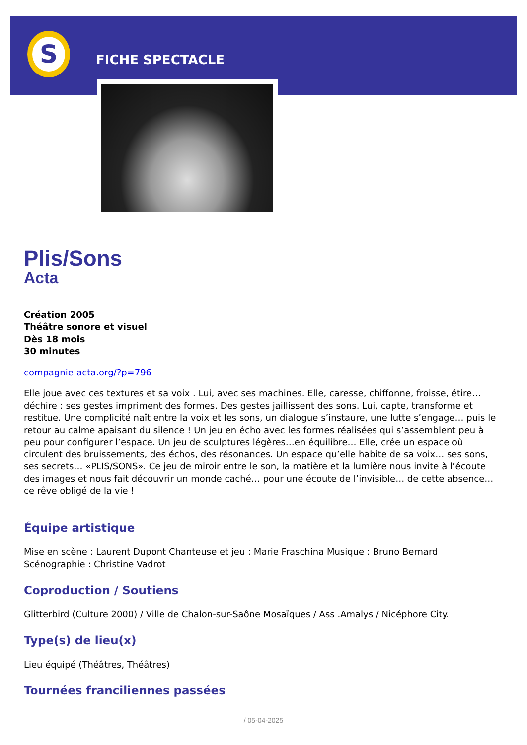S
FICHE SPECTACLE
Plis/Sons
Acta
Création 2005
Théâtre sonore et visuel
Dès 18 mois
30 minutes
compagnie-acta.org/?p=796
Elle joue avec ces textures et sa voix . Lui, avec ses machines. Elle, caresse, chiffonne, froisse, étire… déchire : ses gestes impriment des formes. Des gestes jaillissent des sons. Lui, capte, transforme et restitue. Une complicité naît entre la voix et les sons, un dialogue s’instaure, une lutte s’engage… puis le retour au calme apaisant du silence ! Un jeu en écho avec les formes réalisées qui s’assemblent peu à peu pour configurer l’espace. Un jeu de sculptures légères…en équilibre… Elle, crée un espace où circulent des bruissements, des échos, des résonances. Un espace qu’elle habite de sa voix… ses sons, ses secrets… «PLIS/SONS». Ce jeu de miroir entre le son, la matière et la lumière nous invite à l’écoute des images et nous fait découvrir un monde caché… pour une écoute de l’invisible… de cette absence… ce rêve obligé de la vie !
Équipe artistique
Mise en scène : Laurent Dupont Chanteuse et jeu : Marie Fraschina Musique : Bruno Bernard Scénographie : Christine Vadrot
Coproduction / Soutiens
Glitterbird (Culture 2000) / Ville de Chalon-sur-Saône Mosaïques / Ass .Amalys / Nicéphore City.
Type(s) de lieu(x)
Lieu équipé (Théâtres, Théâtres)
Tournées franciliennes passées
/ 05-04-2025